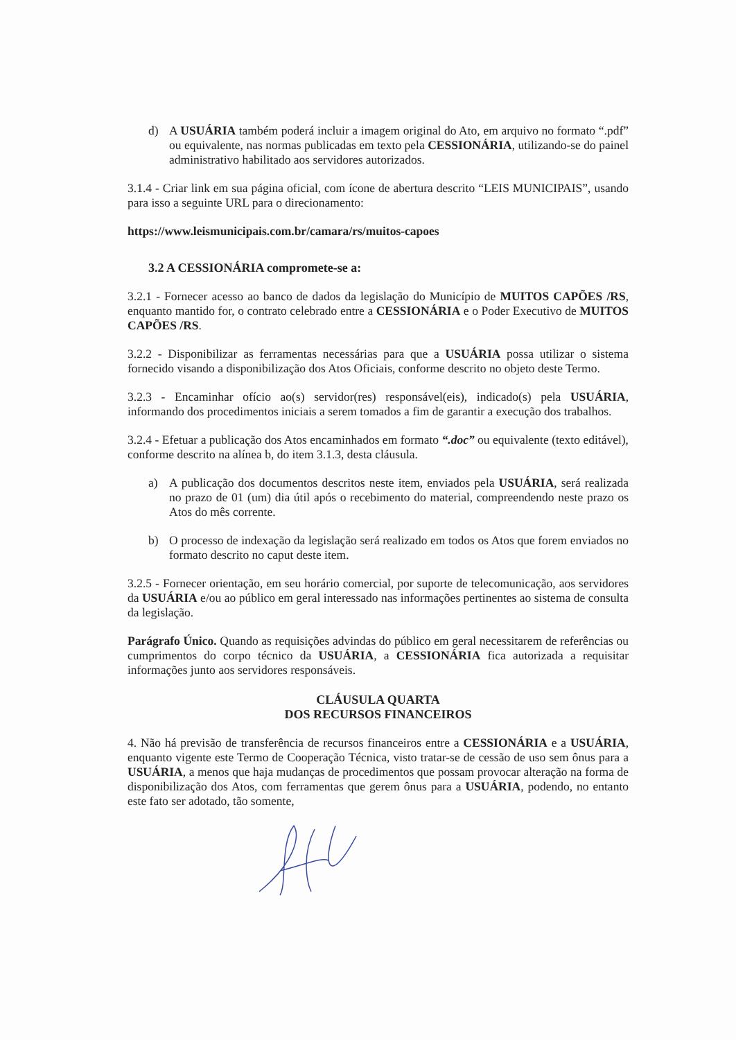d) A USUÁRIA também poderá incluir a imagem original do Ato, em arquivo no formato “.pdf” ou equivalente, nas normas publicadas em texto pela CESSIONÁRIA, utilizando-se do painel administrativo habilitado aos servidores autorizados.
3.1.4 - Criar link em sua página oficial, com ícone de abertura descrito “LEIS MUNICIPAIS”, usando para isso a seguinte URL para o direcionamento:
https://www.leismunicipais.com.br/camara/rs/muitos-capoes
3.2 A CESSIONÁRIA compromete-se a:
3.2.1 - Fornecer acesso ao banco de dados da legislação do Município de MUITOS CAPÕES /RS, enquanto mantido for, o contrato celebrado entre a CESSIONÁRIA e o Poder Executivo de MUITOS CAPÕES /RS.
3.2.2 - Disponibilizar as ferramentas necessárias para que a USUÁRIA possa utilizar o sistema fornecido visando a disponibilização dos Atos Oficiais, conforme descrito no objeto deste Termo.
3.2.3 - Encaminhar ofício ao(s) servidor(res) responsável(eis), indicado(s) pela USUÁRIA, informando dos procedimentos iniciais a serem tomados a fim de garantir a execução dos trabalhos.
3.2.4 - Efetuar a publicação dos Atos encaminhados em formato “.doc” ou equivalente (texto editável), conforme descrito na alínea b, do item 3.1.3, desta cláusula.
a) A publicação dos documentos descritos neste item, enviados pela USUÁRIA, será realizada no prazo de 01 (um) dia útil após o recebimento do material, compreendendo neste prazo os Atos do mês corrente.
b) O processo de indexação da legislação será realizado em todos os Atos que forem enviados no formato descrito no caput deste item.
3.2.5 - Fornecer orientação, em seu horário comercial, por suporte de telecomunicação, aos servidores da USUÁRIA e/ou ao público em geral interessado nas informações pertinentes ao sistema de consulta da legislação.
Parágrafo Único. Quando as requisições advindas do público em geral necessitarem de referências ou cumprimentos do corpo técnico da USUÁRIA, a CESSIONÁRIA fica autorizada a requisitar informações junto aos servidores responsáveis.
CLÁUSULA QUARTA
DOS RECURSOS FINANCEIROS
4. Não há previsão de transferência de recursos financeiros entre a CESSIONÁRIA e a USUÁRIA, enquanto vigente este Termo de Cooperação Técnica, visto tratar-se de cessão de uso sem ônus para a USUÁRIA, a menos que haja mudanças de procedimentos que possam provocar alteração na forma de disponibilização dos Atos, com ferramentas que gerem ônus para a USUÁRIA, podendo, no entanto este fato ser adotado, tão somente,